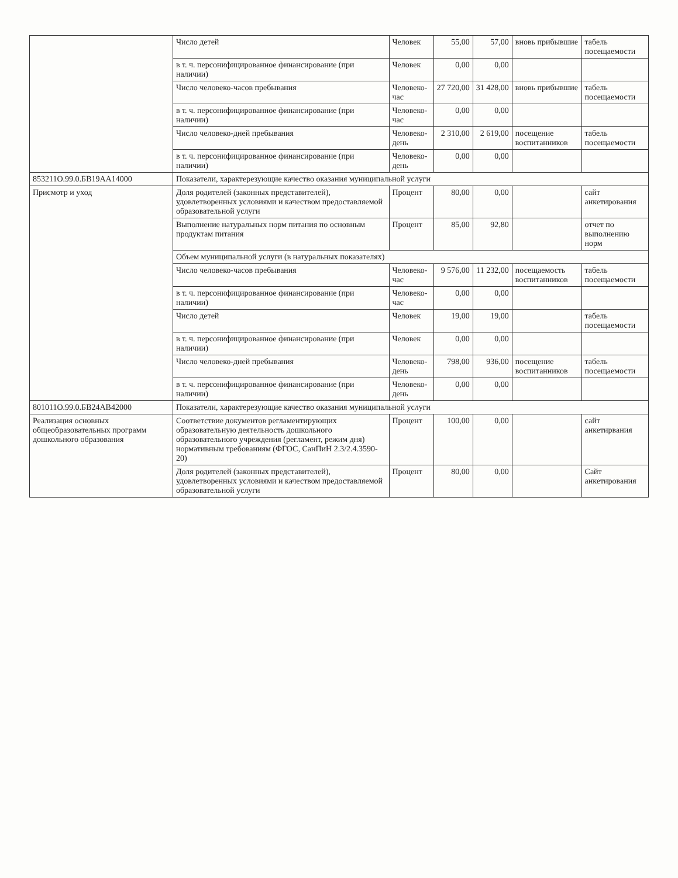| | Число детей | Человек | 55,00 | 57,00 | вновь прибывшие | табель посещаемости |
| | в т. ч. персонифицированное финансирование (при наличии) | Человек | 0,00 | 0,00 | | |
| | Число человеко-часов пребывания | Человеко-час | 27 720,00 | 31 428,00 | вновь прибывшие | табель посещаемости |
| | в т. ч. персонифицированное финансирование (при наличии) | Человеко-час | 0,00 | 0,00 | | |
| | Число человеко-дней пребывания | Человеко-день | 2 310,00 | 2 619,00 | посещение воспитанников | табель посещаемости |
| | в т. ч. персонифицированное финансирование (при наличии) | Человеко-день | 0,00 | 0,00 | | |
| 853211О.99.0.БВ19АА14000 | Показатели, характерезующие качество оказания муниципальной услуги | | | | | |
| Присмотр и уход | Доля родителей (законных представителей), удовлетворенных условиями и качеством предоставляемой образовательной услуги | Процент | 80,00 | 0,00 | | сайт анкетирования |
| | Выполнение натуральных норм питания по основным продуктам питания | Процент | 85,00 | 92,80 | | отчет по выполнению норм |
| | Объем муниципальной услуги (в натуральных показателях) | | | | | |
| | Число человеко-часов пребывания | Человеко-час | 9 576,00 | 11 232,00 | посещаемость воспитанников | табель посещаемости |
| | в т. ч. персонифицированное финансирование (при наличии) | Человеко-час | 0,00 | 0,00 | | |
| | Число детей | Человек | 19,00 | 19,00 | | табель посещаемости |
| | в т. ч. персонифицированное финансирование (при наличии) | Человек | 0,00 | 0,00 | | |
| | Число человеко-дней пребывания | Человеко-день | 798,00 | 936,00 | посещение воспитанников | табель посещаемости |
| | в т. ч. персонифицированное финансирование (при наличии) | Человеко-день | 0,00 | 0,00 | | |
| 801011О.99.0.БВ24АВ42000 | Показатели, характерезующие качество оказания муниципальной услуги | | | | | |
| Реализация основных общеобразовательных программ дошкольного образования | Соответствие документов регламентирующих образовательную деятельность дошкольного образовательного учреждения (регламент, режим дня) нормативным требованиям (ФГОС, СанПиН 2.3/2.4.3590-20) | Процент | 100,00 | 0,00 | | сайт анкетирвания |
| | Доля родителей (законных представителей), удовлетворенных условиями и качеством предоставляемой образовательной услуги | Процент | 80,00 | 0,00 | | Сайт анкетирования |